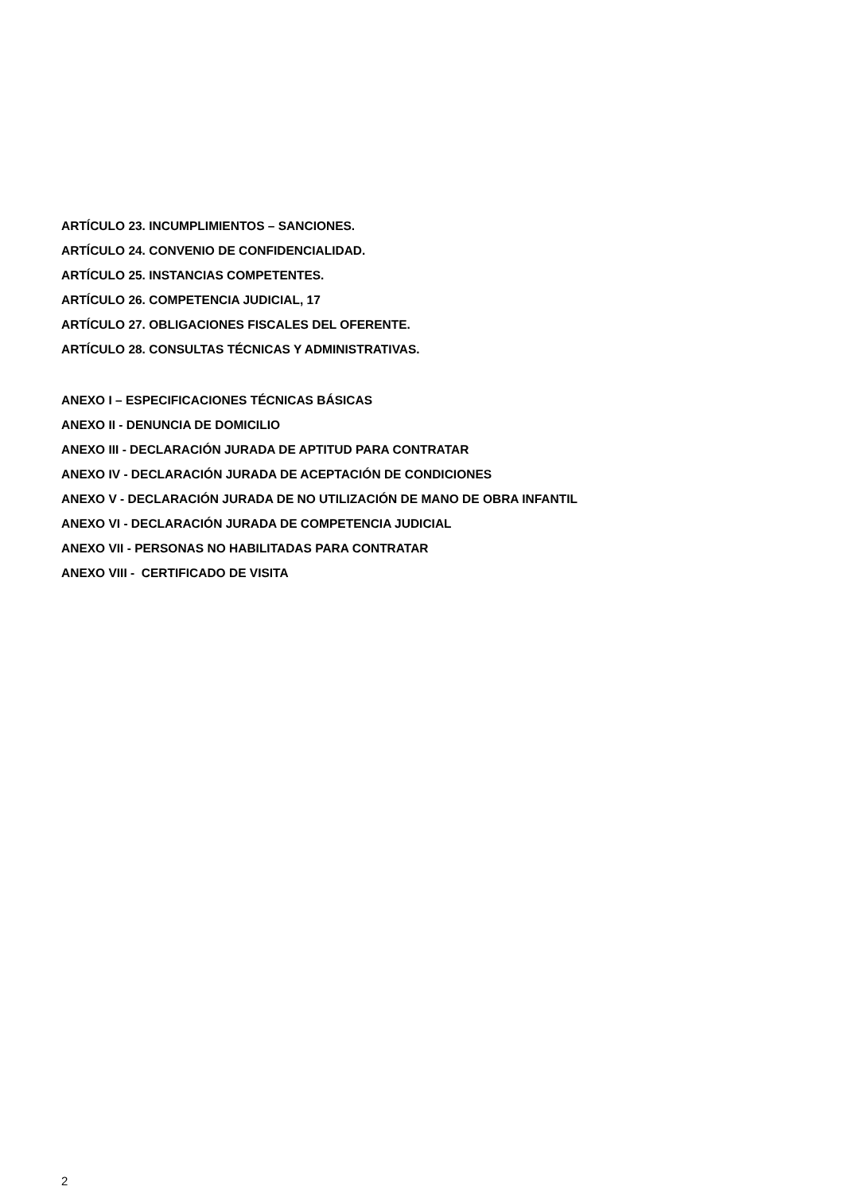ARTÍCULO 23. INCUMPLIMIENTOS – SANCIONES.
ARTÍCULO 24. CONVENIO DE CONFIDENCIALIDAD.
ARTÍCULO 25. INSTANCIAS COMPETENTES.
ARTÍCULO 26. COMPETENCIA JUDICIAL, 17
ARTÍCULO 27. OBLIGACIONES FISCALES DEL OFERENTE.
ARTÍCULO 28. CONSULTAS TÉCNICAS Y ADMINISTRATIVAS.
ANEXO I – ESPECIFICACIONES TÉCNICAS BÁSICAS
ANEXO II - DENUNCIA DE DOMICILIO
ANEXO III - DECLARACIÓN JURADA DE APTITUD PARA CONTRATAR
ANEXO IV - DECLARACIÓN JURADA DE ACEPTACIÓN DE CONDICIONES
ANEXO V - DECLARACIÓN JURADA DE NO UTILIZACIÓN DE MANO DE OBRA INFANTIL
ANEXO VI - DECLARACIÓN JURADA DE COMPETENCIA JUDICIAL
ANEXO VII - PERSONAS NO HABILITADAS PARA CONTRATAR
ANEXO VIII - CERTIFICADO DE VISITA
2